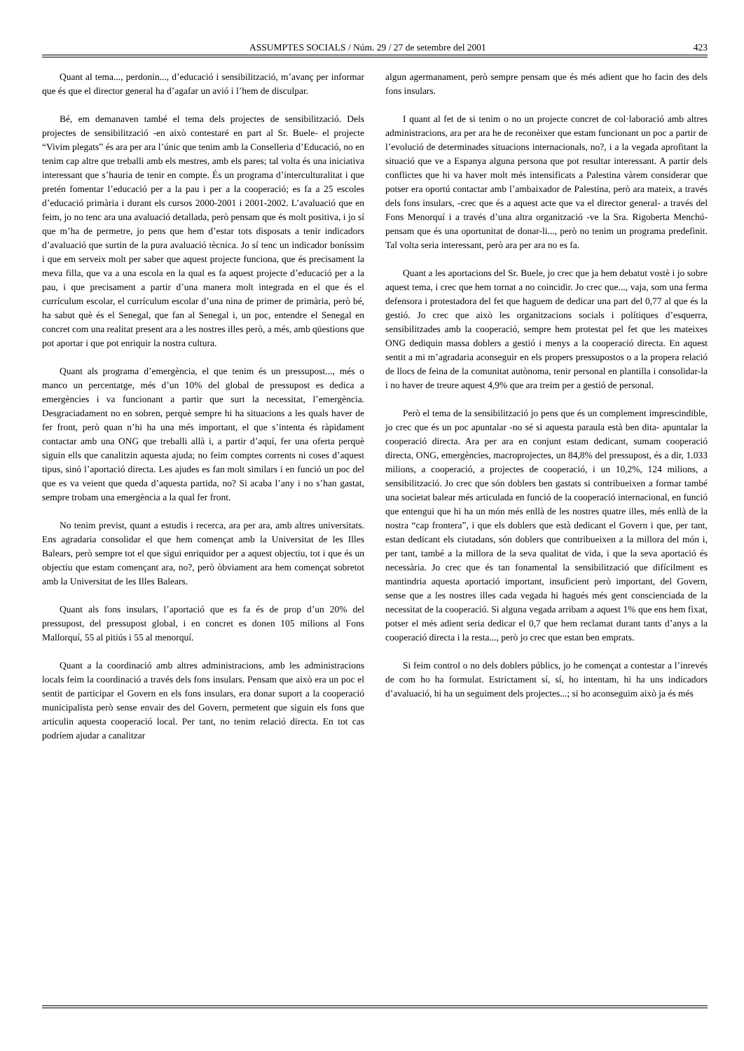ASSUMPTES SOCIALS / Núm. 29 / 27 de setembre del 2001 423
Quant al tema..., perdonin..., d’educació i sensibilització, m’avanç per informar que és que el director general ha d’agafar un avió i l’hem de disculpar.
Bé, em demanaven també el tema dels projectes de sensibilització. Dels projectes de sensibilització -en això contestaré en part al Sr. Buele- el projecte “Vivim plegats” és ara per ara l’únic que tenim amb la Conselleria d’Educació, no en tenim cap altre que treballi amb els mestres, amb els pares; tal volta és una iniciativa interessant que s’hauria de tenir en compte. És un programa d’interculturalitat i que pretén fomentar l’educació per a la pau i per a la cooperació; es fa a 25 escoles d’educació primària i durant els cursos 2000-2001 i 2001-2002. L’avaluació que en feim, jo no tenc ara una avaluació detallada, però pensam que és molt positiva, i jo sí que m’ha de permetre, jo pens que hem d’estar tots disposats a tenir indicadors d’avaluació que surtin de la pura avaluació tècnica. Jo sí tenc un indicador boníssim i que em serveix molt per saber que aquest projecte funciona, que és precisament la meva filla, que va a una escola en la qual es fa aquest projecte d’educació per a la pau, i que precisament a partir d’una manera molt integrada en el que és el currículum escolar, el currículum escolar d’una nina de primer de primària, però bé, ha sabut què és el Senegal, que fan al Senegal i, un poc, entendre el Senegal en concret com una realitat present ara a les nostres illes però, a més, amb qüestions que pot aportar i que pot enriquir la nostra cultura.
Quant als programa d’emergència, el que tenim és un pressupost..., més o manco un percentatge, més d’un 10% del global de pressupost es dedica a emergències i va funcionant a partir que surt la necessitat, l’emergència. Desgraciadament no en sobren, perquè sempre hi ha situacions a les quals haver de fer front, però quan n’hi ha una més important, el que s’intenta és ràpidament contactar amb una ONG que treballi allà i, a partir d’aquí, fer una oferta perquè siguin ells que canalitzin aquesta ajuda; no feim comptes corrents ni coses d’aquest tipus, sinó l’aportació directa. Les ajudes es fan molt similars i en funció un poc del que es va veient que queda d’aquesta partida, no? Si acaba l’any i no s’han gastat, sempre trobam una emergència a la qual fer front.
No tenim previst, quant a estudis i recerca, ara per ara, amb altres universitats. Ens agradaria consolidar el que hem començat amb la Universitat de les Illes Balears, però sempre tot el que sigui enriquidor per a aquest objectiu, tot i que és un objectiu que estam començant ara, no?, però òbviament ara hem començat sobretot amb la Universitat de les Illes Balears.
Quant als fons insulars, l’aportació que es fa és de prop d’un 20% del pressupost, del pressupost global, i en concret es donen 105 milions al Fons Mallorquí, 55 al pitiús i 55 al menorquí.
Quant a la coordinació amb altres administracions, amb les administracions locals feim la coordinació a través dels fons insulars. Pensam que això era un poc el sentit de participar el Govern en els fons insulars, era donar suport a la cooperació municipalista però sense envair des del Govern, permetent que siguin els fons que articulin aquesta cooperació local. Per tant, no tenim relació directa. En tot cas podríem ajudar a canalitzar
algun agermanament, però sempre pensam que és més adient que ho facin des dels fons insulars.
I quant al fet de si tenim o no un projecte concret de col·laboració amb altres administracions, ara per ara he de reconèixer que estam funcionant un poc a partir de l’evolució de determinades situacions internacionals, no?, i a la vegada aprofitant la situació que ve a Espanya alguna persona que pot resultar interessant. A partir dels conflictes que hi va haver molt més intensificats a Palestina vàrem considerar que potser era oportú contactar amb l’ambaixador de Palestina, però ara mateix, a través dels fons insulars, -crec que és a aquest acte que va el director general- a través del Fons Menorquí i a través d’una altra organització -ve la Sra. Rigoberta Menchú- pensam que és una oportunitat de donar-li..., però no tenim un programa predefinit. Tal volta seria interessant, però ara per ara no es fa.
Quant a les aportacions del Sr. Buele, jo crec que ja hem debatut vostè i jo sobre aquest tema, i crec que hem tornat a no coincidir. Jo crec que..., vaja, som una ferma defensora i protestadora del fet que haguem de dedicar una part del 0,77 al que és la gestió. Jo crec que això les organitzacions socials i polítiques d’esquerra, sensibilitzades amb la cooperació, sempre hem protestat pel fet que les mateixes ONG dediquin massa doblers a gestió i menys a la cooperació directa. En aquest sentit a mi m’agradaria aconseguir en els propers pressupostos o a la propera relació de llocs de feina de la comunitat autònoma, tenir personal en plantilla i consolidar-la i no haver de treure aquest 4,9% que ara treim per a gestió de personal.
Però el tema de la sensibilització jo pens que és un complement imprescindible, jo crec que és un poc apuntalar -no sé si aquesta paraula està ben dita- apuntalar la cooperació directa. Ara per ara en conjunt estam dedicant, sumam cooperació directa, ONG, emergències, macroprojectes, un 84,8% del pressupost, és a dir, 1.033 milions, a cooperació, a projectes de cooperació, i un 10,2%, 124 milions, a sensibilització. Jo crec que són doblers ben gastats si contribueixen a formar també una societat balear més articulada en funció de la cooperació internacional, en funció que entengui que hi ha un món més enllà de les nostres quatre illes, més enllà de la nostra “cap frontera”, i que els doblers que està dedicant el Govern i que, per tant, estan dedicant els ciutadans, són doblers que contribueixen a la millora del món i, per tant, també a la millora de la seva qualitat de vida, i que la seva aportació és necessària. Jo crec que és tan fonamental la sensibilització que difícilment es mantindria aquesta aportació important, insuficient però important, del Govern, sense que a les nostres illes cada vegada hi hagués més gent conscienciada de la necessitat de la cooperació. Si alguna vegada arribam a aquest 1% que ens hem fixat, potser el més adient seria dedicar el 0,7 que hem reclamat durant tants d’anys a la cooperació directa i la resta..., però jo crec que estan ben emprats.
Si feim control o no dels doblers públics, jo he començat a contestar a l’inrevés de com ho ha formulat. Estrictament sí, sí, ho intentam, hi ha uns indicadors d’avaluació, hi ha un seguiment dels projectes...; si ho aconseguim això ja és més